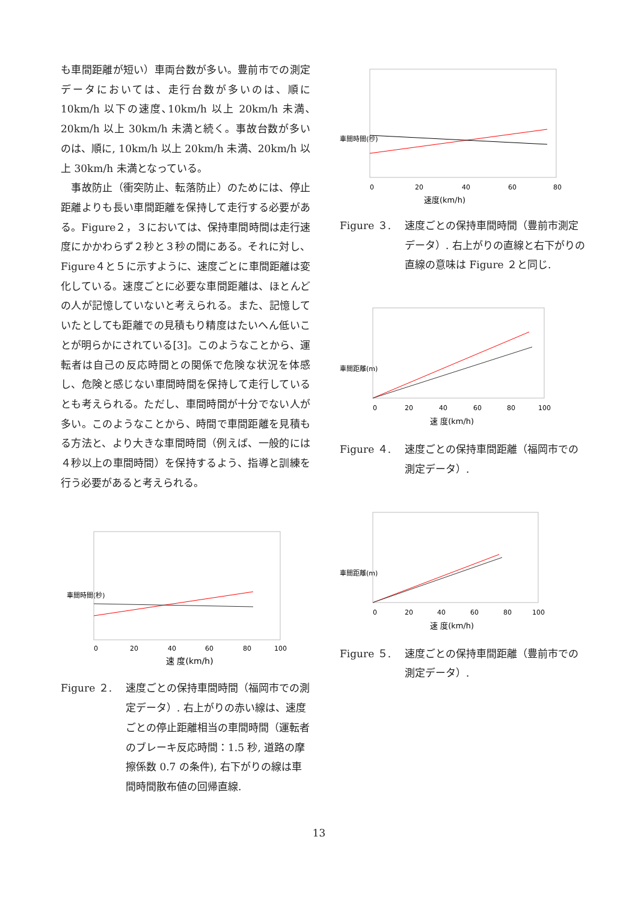も車間距離が短い）車両台数が多い。豊前市での測定データにおいては、走行台数が多いのは、順に10km/h 以下の速度､10km/h 以上 20km/h 未満､20km/h 以上 30km/h 未満と続く。事故台数が多いのは、順に, 10km/h 以上 20km/h 未満、20km/h 以上 30km/h 未満となっている。
　事故防止（衝突防止、転落防止）のためには、停止距離よりも長い車間距離を保持して走行する必要がある。Figure２，３においては、保持車間時間は走行速度にかかわらず２秒と３秒の間にある。それに対し、Figure４と５に示すように、速度ごとに車間距離は変化している。速度ごとに必要な車間距離は、ほとんどの人が記憶していないと考えられる。また、記憶していたとしても距離での見積もり精度はたいへん低いことが明らかにされている[3]。このようなことから、運転者は自己の反応時間との関係で危険な状況を体感し、危険と感じない車間時間を保持して走行しているとも考えられる。ただし、車間時間が十分でない人が多い。このようなことから、時間で車間距離を見積もる方法と、より大きな車間時間（例えば、一般的には４秒以上の車間時間）を保持するよう、指導と訓練を行う必要があると考えられる。
車間時間(秒)
0
20
40
60
80
100
速 度(km/h)
Figure ２. 速度ごとの保持車間時間（福岡市での測定データ）. 右上がりの赤い線は、速度ごとの停止距離相当の車間時間（運転者のブレーキ反応時間：1.5 秒, 道路の摩擦係数 0.7 の条件), 右下がりの線は車間時間散布値の回帰直線.
車間時間(秒)
0
20
40
60
80
速度(km/h)
Figure ３. 速度ごとの保持車間時間（豊前市測定データ）. 右上がりの直線と右下がりの直線の意味は Figure ２と同じ.
車間距離(m)
0
20
40
60
80
100
速 度(km/h)
Figure ４. 速度ごとの保持車間距離（福岡市での測定データ）.
車間距離(m)
0
20
40
60
80
100
速 度(km/h)
Figure ５. 速度ごとの保持車間距離（豊前市での測定データ）.
13